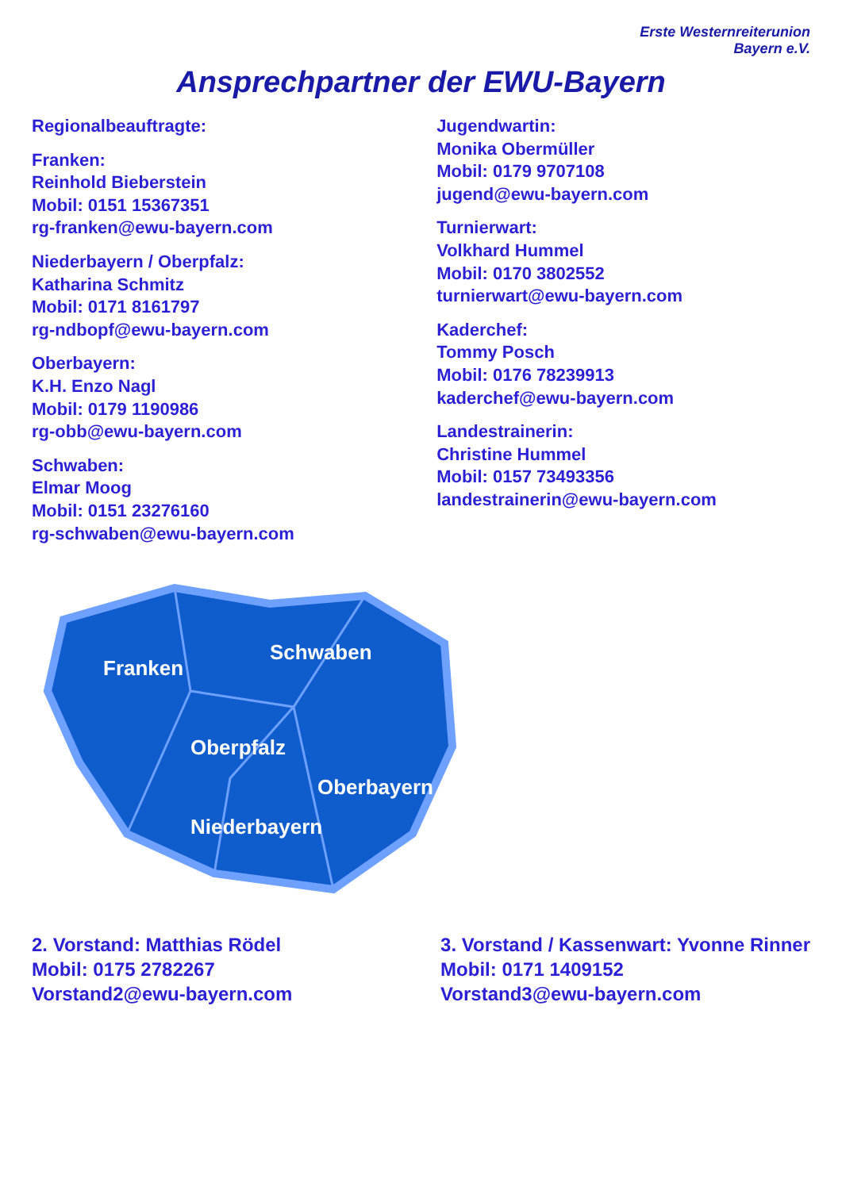Erste Westernreiterunion
Bayern e.V.
Ansprechpartner der EWU-Bayern
Regionalbeauftragte:
Franken:
Reinhold Bieberstein
Mobil: 0151 15367351
rg-franken@ewu-bayern.com
Niederbayern / Oberpfalz:
Katharina Schmitz
Mobil: 0171 8161797
rg-ndbopf@ewu-bayern.com
Oberbayern:
K.H. Enzo Nagl
Mobil: 0179 1190986
rg-obb@ewu-bayern.com
Schwaben:
Elmar Moog
Mobil: 0151 23276160
rg-schwaben@ewu-bayern.com
Jugendwartin:
Monika Obermüller
Mobil: 0179 9707108
jugend@ewu-bayern.com
Turnierwart:
Volkhard Hummel
Mobil: 0170 3802552
turnierwart@ewu-bayern.com
Kaderchef:
Tommy Posch
Mobil: 0176 78239913
kaderchef@ewu-bayern.com
Landestrainerin:
Christine Hummel
Mobil: 0157 73493356
landestrainerin@ewu-bayern.com
Franken
Schwaben
Oberpfalz
Oberbayern
Niederbayern
2. Vorstand: Matthias Rödel
Mobil: 0175 2782267
Vorstand2@ewu-bayern.com
3. Vorstand / Kassenwart: Yvonne Rinner
Mobil: 0171 1409152
Vorstand3@ewu-bayern.com